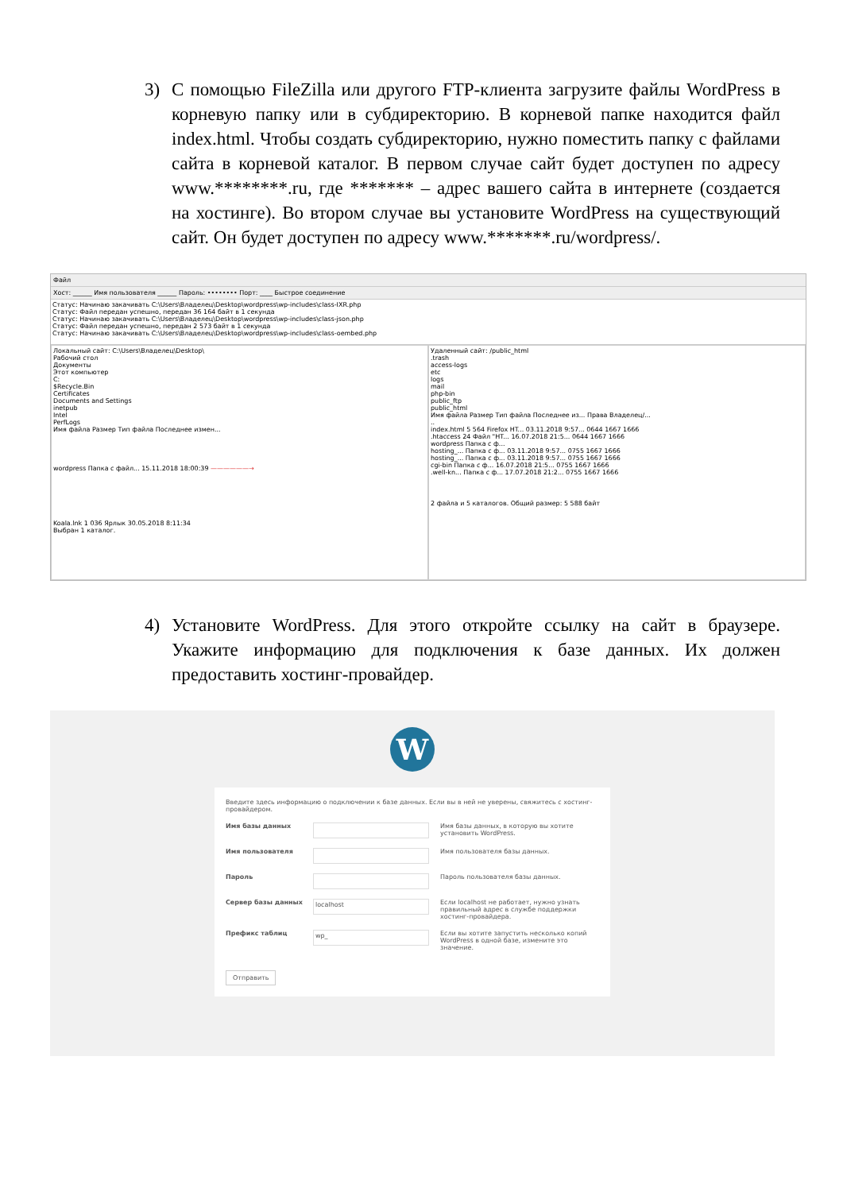3) С помощью FileZilla или другого FTP-клиента загрузите файлы WordPress в корневую папку или в субдиректорию. В корневой папке находится файл index.html. Чтобы создать субдиректорию, нужно поместить папку с файлами сайта в корневой каталог. В первом случае сайт будет доступен по адресу www.********.ru, где ******* – адрес вашего сайта в интернете (создается на хостинге). Во втором случае вы установите WordPress на существующий сайт. Он будет доступен по адресу www.*******.ru/wordpress/.
Файл
Хост: ______ Имя пользователя ______ Пароль: •••••••• Порт: ____ Быстрое соединение
Статус: Начинаю закачивать C:\Users\Владелец\Desktop\wordpress\wp-includes\class-IXR.php
Статус: Файл передан успешно, передан 36 164 байт в 1 секунда
Статус: Начинаю закачивать C:\Users\Владелец\Desktop\wordpress\wp-includes\class-json.php
Статус: Файл передан успешно, передан 2 573 байт в 1 секунда
Статус: Начинаю закачивать C:\Users\Владелец\Desktop\wordpress\wp-includes\class-oembed.php
Локальный сайт: C:\Users\Владелец\Desktop\
Рабочий стол
Документы
Этот компьютер
C:
$Recycle.Bin
Certificates
Documents and Settings
inetpub
Intel
PerfLogs
Имя файла Размер Тип файла Последнее измен...
wordpress Папка с файл... 15.11.2018 18:00:39 ——————→
Koala.lnk 1 036 Ярлык 30.05.2018 8:11:34
Выбран 1 каталог.
Удаленный сайт: /public_html
.trash
access-logs
etc
logs
mail
php-bin
public_ftp
public_html
Имя файла Размер Тип файла Последнее из... Права Владелец/...
..
index.html 5 564 Firefox HT... 03.11.2018 9:57... 0644 1667 1666
.htaccess 24 Файл "HT... 16.07.2018 21:5... 0644 1667 1666
wordpress Папка с ф...
hosting_... Папка с ф... 03.11.2018 9:57... 0755 1667 1666
hosting_... Папка с ф... 03.11.2018 9:57... 0755 1667 1666
cgi-bin Папка с ф... 16.07.2018 21:5... 0755 1667 1666
.well-kn... Папка с ф... 17.07.2018 21:2... 0755 1667 1666
2 файла и 5 каталогов. Общий размер: 5 588 байт
4) Установите WordPress. Для этого откройте ссылку на сайт в браузере. Укажите информацию для подключения к базе данных. Их должен предоставить хостинг-провайдер.
W
Введите здесь информацию о подключении к базе данных. Если вы в ней не уверены, свяжитесь с хостинг-провайдером.
Имя базы данных Имя базы данных, в которую вы хотите установить WordPress.
Имя пользователя Имя пользователя базы данных.
Пароль Пароль пользователя базы данных.
Сервер базы данных
localhost
Если localhost не работает, нужно узнать правильный адрес в службе поддержки хостинг-провайдера.
Префикс таблиц
wp_
Если вы хотите запустить несколько копий WordPress в одной базе, измените это значение.
Отправить